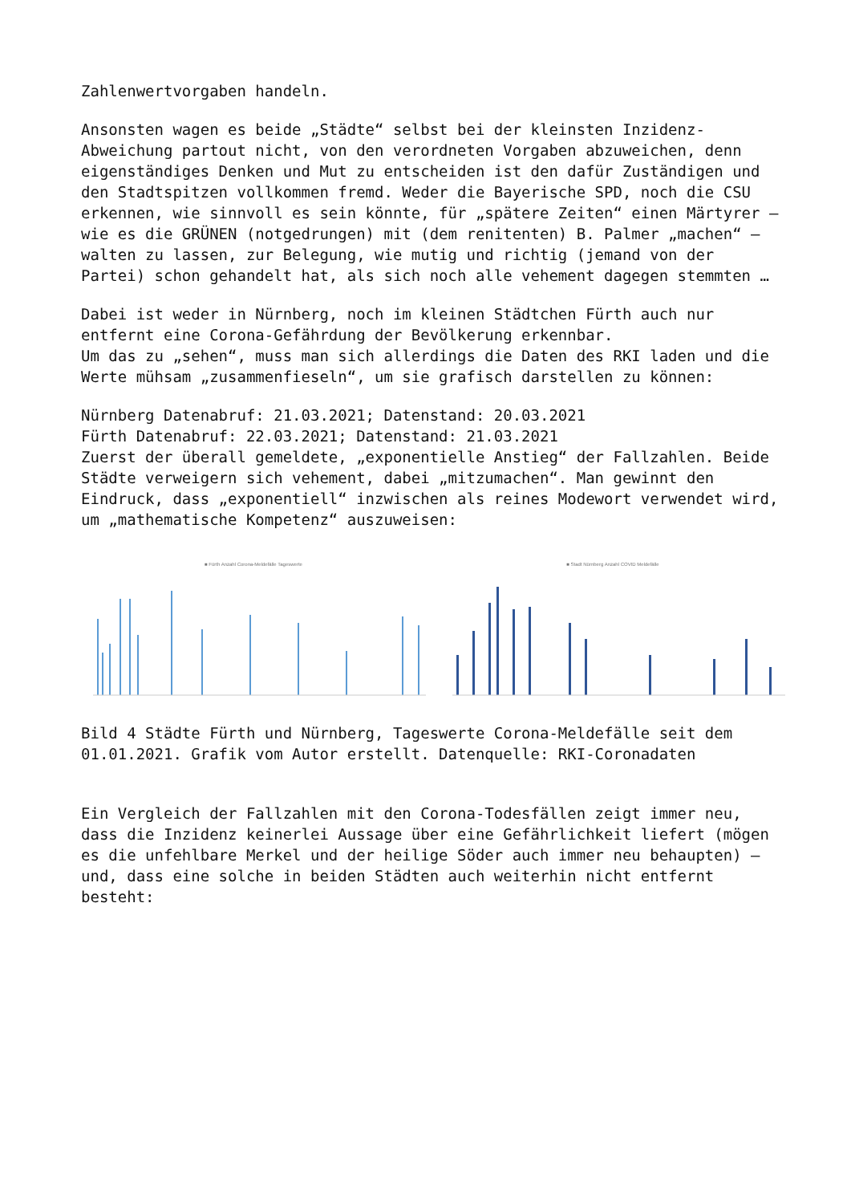Zahlenwertvorgaben handeln.
Ansonsten wagen es beide „Städte“ selbst bei der kleinsten Inzidenz-Abweichung partout nicht, von den verordneten Vorgaben abzuweichen, denn eigenständiges Denken und Mut zu entscheiden ist den dafür Zuständigen und den Stadtspitzen vollkommen fremd. Weder die Bayerische SPD, noch die CSU erkennen, wie sinnvoll es sein könnte, für „spätere Zeiten“ einen Märtyrer – wie es die GRÜNEN (notgedrungen) mit (dem renitenten) B. Palmer „machen“ – walten zu lassen, zur Belegung, wie mutig und richtig (jemand von der Partei) schon gehandelt hat, als sich noch alle vehement dagegen stemmten …
Dabei ist weder in Nürnberg, noch im kleinen Städtchen Fürth auch nur entfernt eine Corona-Gefährdung der Bevölkerung erkennbar. Um das zu „sehen“, muss man sich allerdings die Daten des RKI laden und die Werte mühsam „zusammenfieseln“, um sie grafisch darstellen zu können:
Nürnberg Datenabruf: 21.03.2021; Datenstand: 20.03.2021 Fürth Datenabruf: 22.03.2021; Datenstand: 21.03.2021 Zuerst der überall gemeldete, „exponentielle Anstieg“ der Fallzahlen. Beide Städte verweigern sich vehement, dabei „mitzumachen“. Man gewinnt den Eindruck, dass „exponentiell“ inzwischen als reines Modewort verwendet wird, um „mathematische Kompetenz“ auszuweisen:
■ Fürth Anzahl Corona-Meldefälle Tageswerte ■ Stadt Nürnberg Anzahl COVID Meldefälle
Bild 4 Städte Fürth und Nürnberg, Tageswerte Corona-Meldefälle seit dem 01.01.2021. Grafik vom Autor erstellt. Datenquelle: RKI-Coronadaten
Ein Vergleich der Fallzahlen mit den Corona-Todesfällen zeigt immer neu, dass die Inzidenz keinerlei Aussage über eine Gefährlichkeit liefert (mögen es die unfehlbare Merkel und der heilige Söder auch immer neu behaupten) – und, dass eine solche in beiden Städten auch weiterhin nicht entfernt besteht: